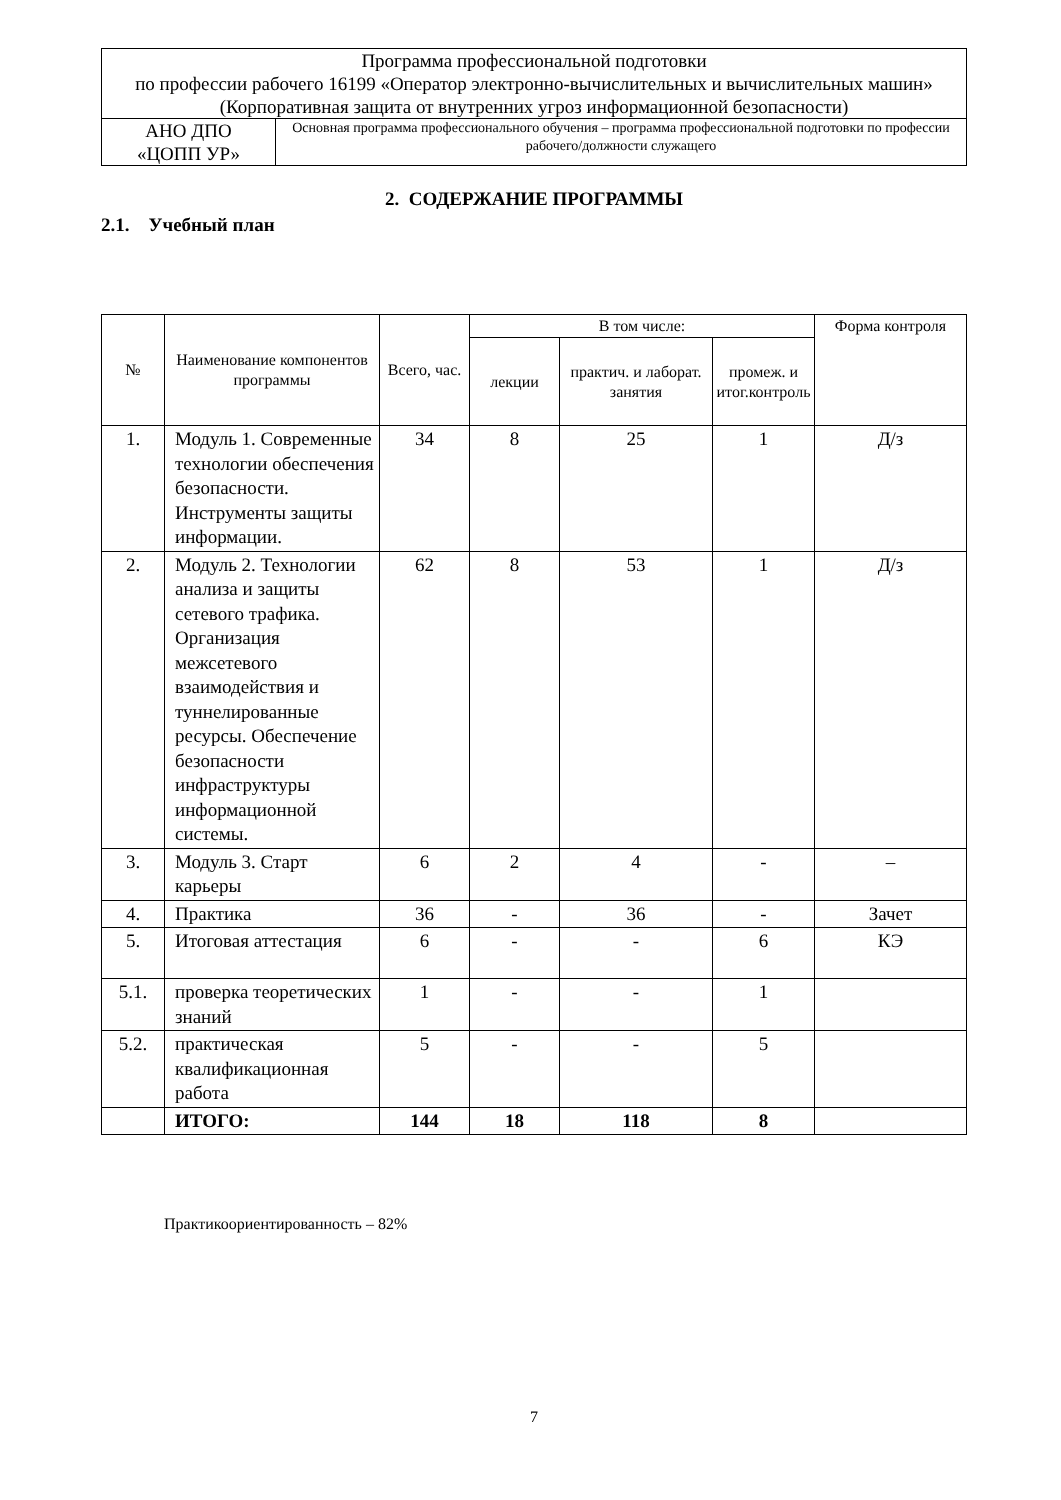| Программа профессиональной подготовки по профессии рабочего 16199 «Оператор электронно-вычислительных и вычислительных машин» (Корпоративная защита от внутренних угроз информационной безопасности) | |
| АНО ДПО «ЦОПП УР» | Основная программа профессионального обучения – программа профессиональной подготовки по профессии рабочего/должности служащего |
2. СОДЕРЖАНИЕ ПРОГРАММЫ
2.1. Учебный план
| № | Наименование компонентов программы | Всего, час. | В том числе: | | | Форма контроля |
| --- | --- | --- | --- | --- | --- | --- |
| | | | лекции | практич. и лаборат. занятия | промеж. и итог.контроль | |
| 1. | Модуль 1. Современные технологии обеспечения безопасности. Инструменты защиты информации. | 34 | 8 | 25 | 1 | Д/з |
| 2. | Модуль 2. Технологии анализа и защиты сетевого трафика. Организация межсетевого взаимодействия и туннелированные ресурсы. Обеспечение безопасности инфраструктуры информационной системы. | 62 | 8 | 53 | 1 | Д/з |
| 3. | Модуль 3. Старт карьеры | 6 | 2 | 4 | - | – |
| 4. | Практика | 36 | - | 36 | - | Зачет |
| 5. | Итоговая аттестация | 6 | - | - | 6 | КЭ |
| 5.1. | проверка теоретических знаний | 1 | - | - | 1 | |
| 5.2. | практическая квалификационная работа | 5 | - | - | 5 | |
| | ИТОГО: | 144 | 18 | 118 | 8 | |
Практикоориентированность – 82%
7